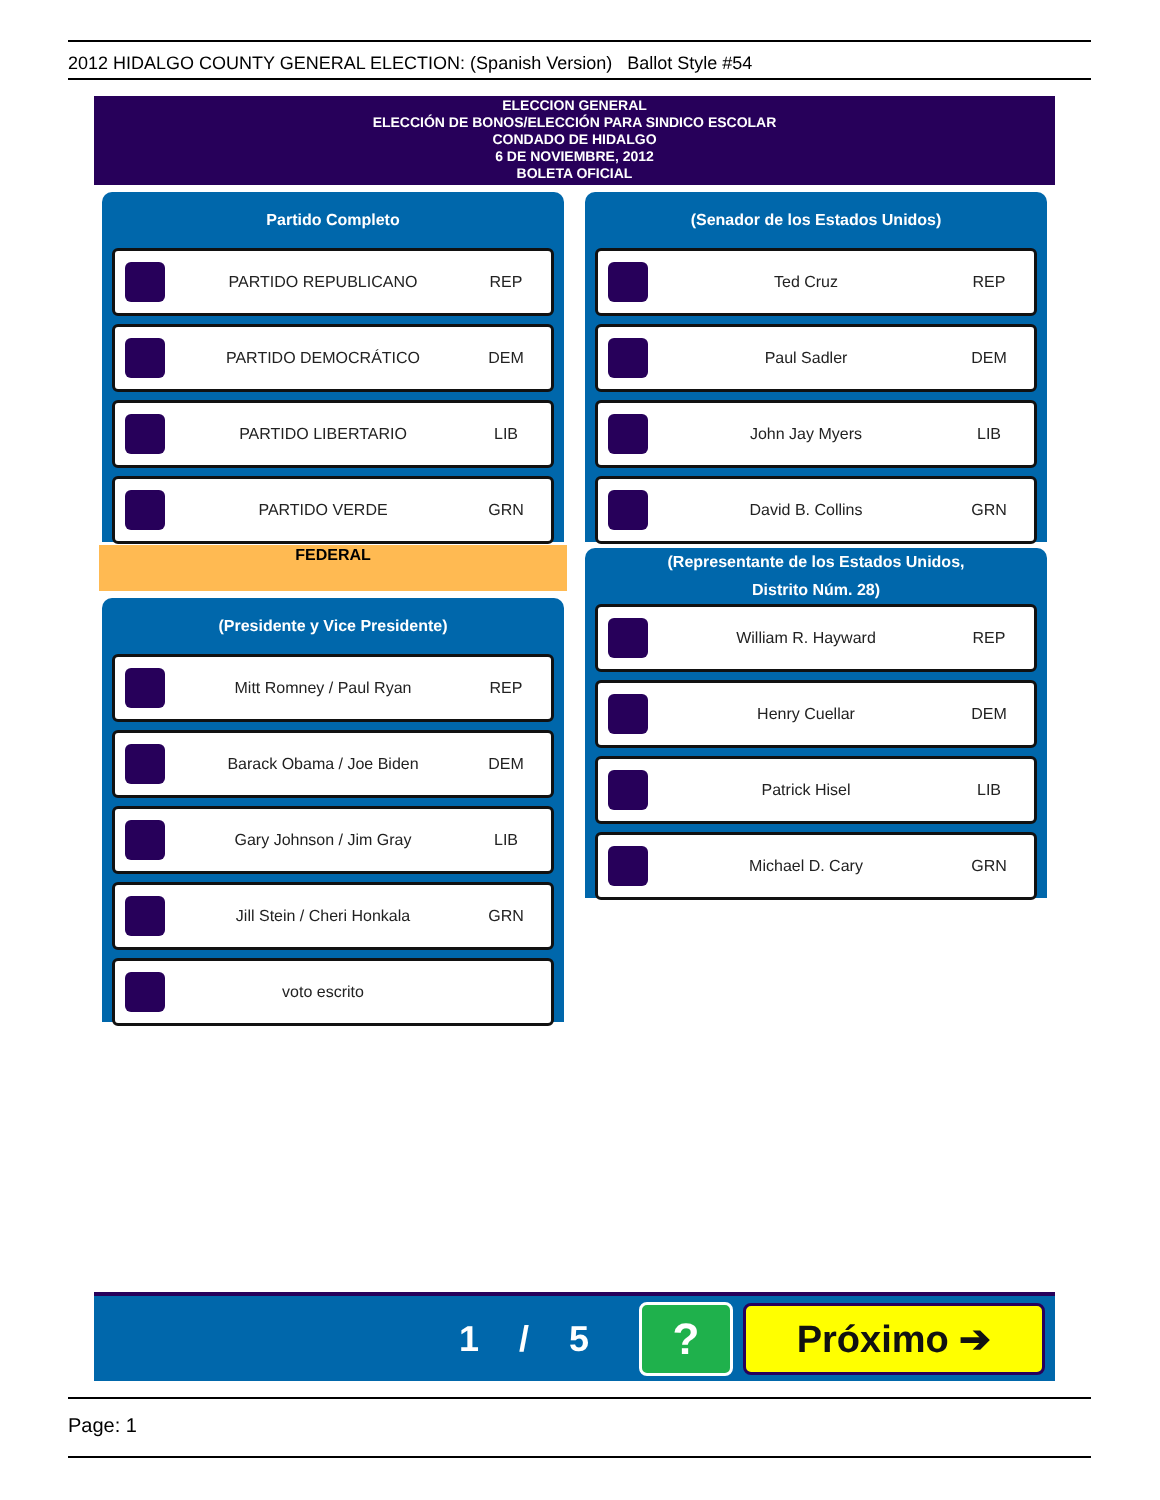2012 HIDALGO COUNTY GENERAL ELECTION: (Spanish Version) Ballot Style #54
ELECCION GENERAL
ELECCIÓN DE BONOS/ELECCIÓN PARA SINDICO ESCOLAR
CONDADO DE HIDALGO
6 DE NOVIEMBRE, 2012
BOLETA OFICIAL
Partido Completo
PARTIDO REPUBLICANO REP
PARTIDO DEMOCRÁTICO DEM
PARTIDO LIBERTARIO LIB
PARTIDO VERDE GRN
FEDERAL
(Presidente y Vice Presidente)
Mitt Romney / Paul Ryan REP
Barack Obama / Joe Biden DEM
Gary Johnson / Jim Gray LIB
Jill Stein / Cheri Honkala GRN
voto escrito
(Senador de los Estados Unidos)
Ted Cruz REP
Paul Sadler DEM
John Jay Myers LIB
David B. Collins GRN
(Representante de los Estados Unidos,
Distrito Núm. 28)
William R. Hayward REP
Henry Cuellar DEM
Patrick Hisel LIB
Michael D. Cary GRN
1 / 5
?
Próximo ➔
Page: 1